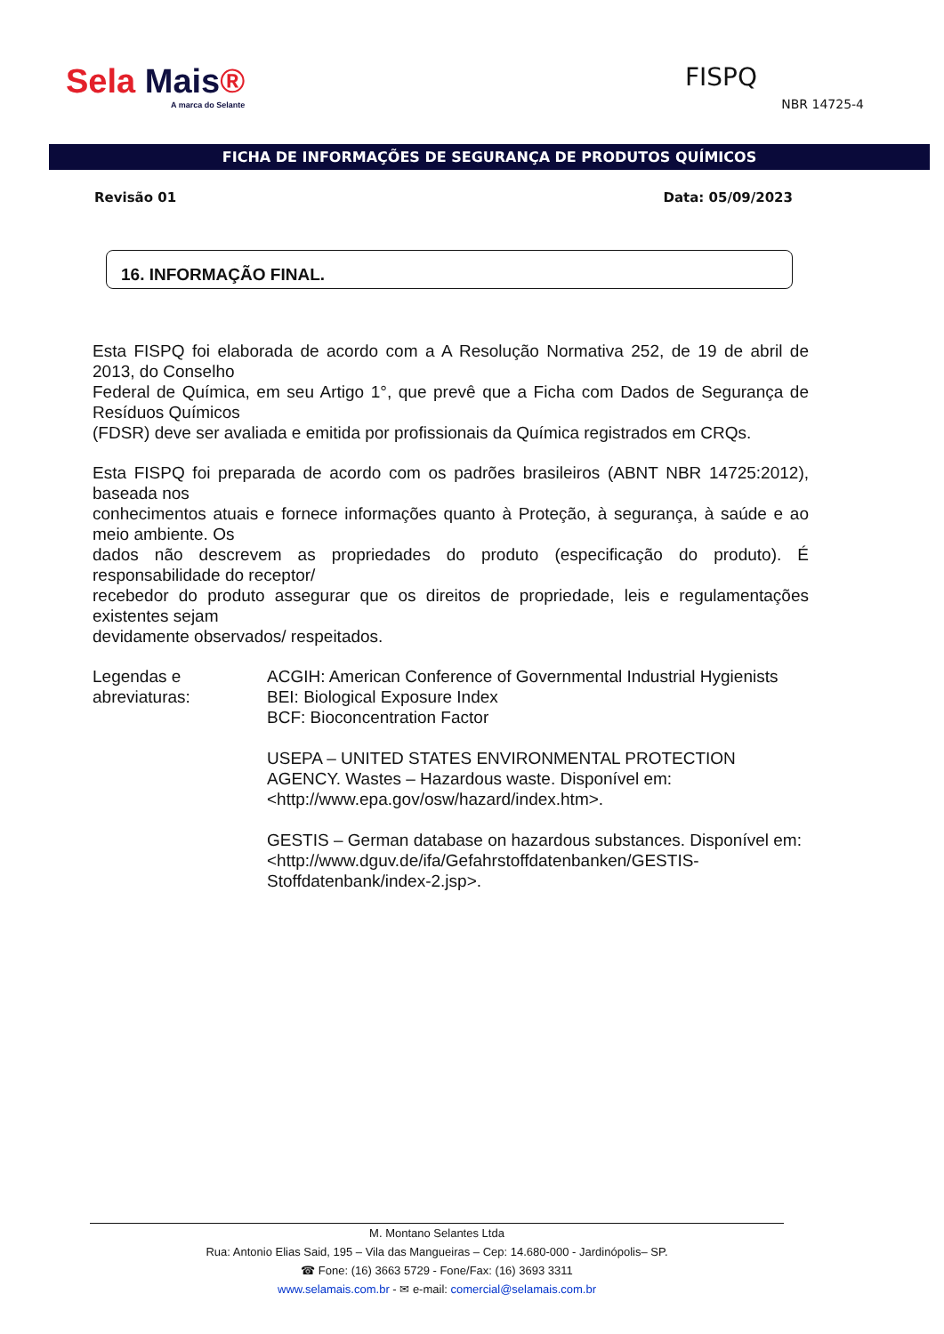Sela Mais®
A marca do Selante
FISPQ
NBR 14725-4
FICHA DE INFORMAÇÕES DE SEGURANÇA DE PRODUTOS QUÍMICOS
Revisão 01 Data: 05/09/2023
16. INFORMAÇÃO FINAL.
Esta FISPQ foi elaborada de acordo com a A Resolução Normativa 252, de 19 de abril de 2013, do Conselho
Federal de Química, em seu Artigo 1°, que prevê que a Ficha com Dados de Segurança de Resíduos Químicos
(FDSR) deve ser avaliada e emitida por profissionais da Química registrados em CRQs.
Esta FISPQ foi preparada de acordo com os padrões brasileiros (ABNT NBR 14725:2012), baseada nos
conhecimentos atuais e fornece informações quanto à Proteção, à segurança, à saúde e ao meio ambiente. Os
dados não descrevem as propriedades do produto (especificação do produto). É responsabilidade do receptor/
recebedor do produto assegurar que os direitos de propriedade, leis e regulamentações existentes sejam
devidamente observados/ respeitados.
| Legendas e abreviaturas: | ACGIH: American Conference of Governmental Industrial Hygienists BEI: Biological Exposure Index BCF: Bioconcentration Factor USEPA – UNITED STATES ENVIRONMENTAL PROTECTION AGENCY. Wastes – Hazardous waste. Disponível em: <http://www.epa.gov/osw/hazard/index.htm>. GESTIS – German database on hazardous substances. Disponível em: <http://www.dguv.de/ifa/Gefahrstoffdatenbanken/GESTIS-Stoffdatenbank/index-2.jsp>. |
M. Montano Selantes Ltda
Rua: Antonio Elias Said, 195 – Vila das Mangueiras – Cep: 14.680-000 - Jardinópolis– SP.
☎ Fone: (16) 3663 5729 - Fone/Fax: (16) 3693 3311
www.selamais.com.br - ✉ e-mail: comercial@selamais.com.br